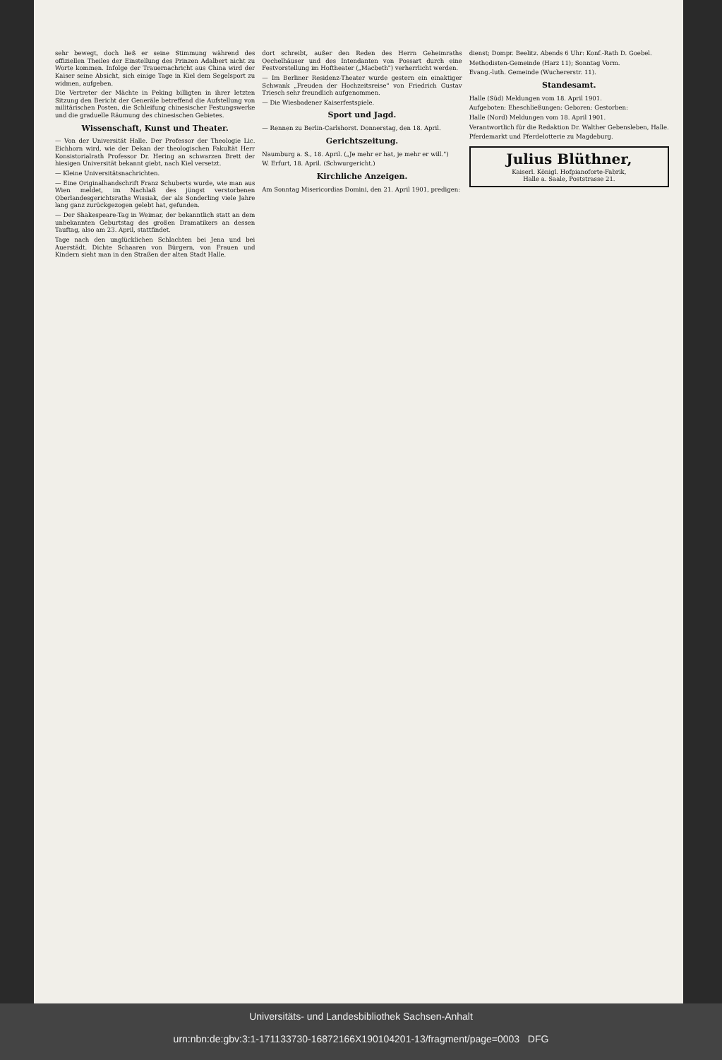sehr bewegt, doch ließ er seine Stimmung während des offiziellen Theiles der Einstellung des Prinzen Adalbert nicht zu Worte kommen. Infolge der Trauernachricht aus China wird der Kaiser seine Absicht, sich einige Tage in Kiel dem Segelsport zu widmen, aufgeben.
Die Vertreter der Mächte in Peking billigten in ihrer letzten Sitzung den Bericht der Generäle betreffend die Aufstellung von militärischen Posten, die Schleifung chinesischer Festungswerke und die graduelle Räumung des chinesischen Gebietes.
Wissenschaft, Kunst und Theater.
— Von der Universität Halle. Der Professor der Theologie Lic. Eichhorn wird, wie der Dekan der theologischen Fakultät Herr Konsistorialrath Professor Dr. Hering an schwarzen Brett der hiesigen Universität bekannt giebt, nach Kiel versetzt.
— Kleine Universitätsnachrichten.
— Eine Originalhandschrift Franz Schuberts wurde, wie man aus Wien meldet, im Nachlaß des jüngst verstorbenen Oberlandesgerichtsraths Wissiak, der als Sonderling viele Jahre lang ganz zurückgezogen gelebt hat, gefunden.
— Der Shakespeare-Tag in Weimar, der bekanntlich statt an dem unbekannten Geburtstag des großen Dramatikers an dessen Tauftag, also am 23. April, stattfindet.
Tage nach den unglücklichen Schlachten bei Jena und bei Auerstädt. Dichte Schaaren von Bürgern, von Frauen und Kindern sieht man in den Straßen der alten Stadt Halle.
dort schreibt, außer den Reden des Herrn Geheimraths Oechelhäuser und des Intendanten von Possart durch eine Festvorstellung im Hoftheater („Macbeth") verherrlicht werden.
— Im Berliner Residenz-Theater wurde gestern ein einaktiger Schwank „Freuden der Hochzeitsreise" von Friedrich Gustav Triesch sehr freundlich aufgenommen.
— Die Wiesbadener Kaiserfestspiele.
Sport und Jagd.
— Rennen zu Berlin-Carlshorst. Donnerstag, den 18. April.
Gerichtszeitung.
Naumburg a. S., 18. April. („Je mehr er hat, je mehr er will.")
W. Erfurt, 18. April. (Schwurgericht.)
Kirchliche Anzeigen.
Am Sonntag Misericordias Domini, den 21. April 1901, predigen:
dienst; Dompr. Beelitz. Abends 6 Uhr: Konf.-Rath D. Goebel.
Methodisten-Gemeinde (Harz 11); Sonntag Vorm.
Evang.-luth. Gemeinde (Wuchererstr. 11).
Standesamt.
Halle (Süd) Meldungen vom 18. April 1901.
Aufgeboten: Eheschließungen: Geboren: Gestorben:
Halle (Nord) Meldungen vom 18. April 1901.
Verantwortlich für die Redaktion Dr. Walther Gebensleben, Halle.
Pferdemarkt und Pferdelotterie zu Magdeburg.
Julius Blüthner,
Kaiserl. Königl. Hofpianoforte-Fabrik,
Halle a. Saale, Poststrasse 21.
Universitäts- und Landesbibliothek Sachsen-Anhalt
urn:nbn:de:gbv:3:1-171133730-16872166X190104201-13/fragment/page=0003 DFG